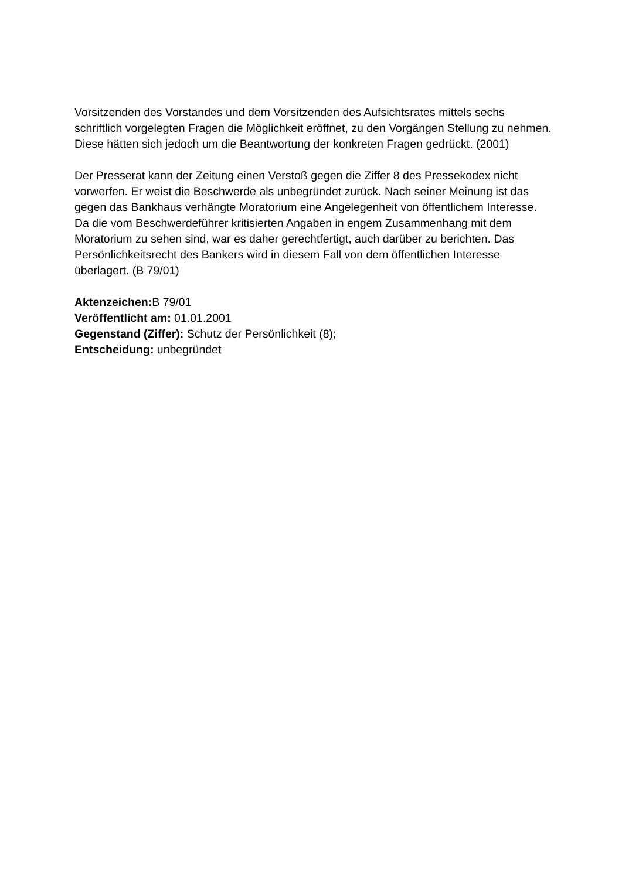Vorsitzenden des Vorstandes und dem Vorsitzenden des Aufsichtsrates mittels sechs schriftlich vorgelegten Fragen die Möglichkeit eröffnet, zu den Vorgängen Stellung zu nehmen. Diese hätten sich jedoch um die Beantwortung der konkreten Fragen gedrückt. (2001)
Der Presserat kann der Zeitung einen Verstoß gegen die Ziffer 8 des Pressekodex nicht vorwerfen. Er weist die Beschwerde als unbegründet zurück. Nach seiner Meinung ist das gegen das Bankhaus verhängte Moratorium eine Angelegenheit von öffentlichem Interesse. Da die vom Beschwerdeführer kritisierten Angaben in engem Zusammenhang mit dem Moratorium zu sehen sind, war es daher gerechtfertigt, auch darüber zu berichten. Das Persönlichkeitsrecht des Bankers wird in diesem Fall von dem öffentlichen Interesse überlagert. (B 79/01)
Aktenzeichen: B 79/01
Veröffentlicht am: 01.01.2001
Gegenstand (Ziffer): Schutz der Persönlichkeit (8);
Entscheidung: unbegründet